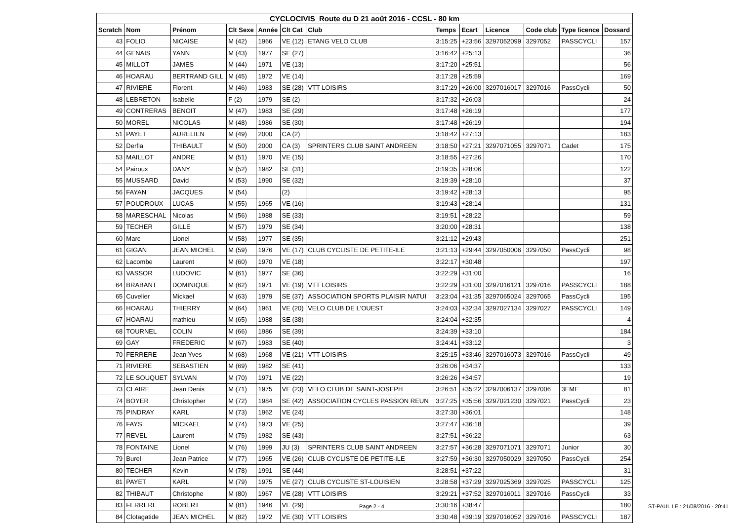CYCLOCIVIS_Route du D 21 août 2016 - CCSL - 80 km
| Scratch | Nom | Prénom | Clt Sexe | Année | Clt Cat | Club | Temps | Ecart | Licence | Code club | Type licence | Dossard |
| --- | --- | --- | --- | --- | --- | --- | --- | --- | --- | --- | --- | --- |
| 43 | FOLIO | NICAISE | M (42) | 1966 | VE (12) | ETANG VELO CLUB | 3:15:25 | +23:56 | 3297052099 | 3297052 | PASSCYCLI | 157 |
| 44 | GENAIS | YANN | M (43) | 1977 | SE (27) | | 3:16:42 | +25:13 | | | | 36 |
| 45 | MILLOT | JAMES | M (44) | 1971 | VE (13) | | 3:17:20 | +25:51 | | | | 56 |
| 46 | HOARAU | BERTRAND GILL | M (45) | 1972 | VE (14) | | 3:17:28 | +25:59 | | | | 169 |
| 47 | RIVIERE | Florent | M (46) | 1983 | SE (28) | VTT LOISIRS | 3:17:29 | +26:00 | 3297016017 | 3297016 | PassCycli | 50 |
| 48 | LEBRETON | Isabelle | F (2) | 1979 | SE (2) | | 3:17:32 | +26:03 | | | | 24 |
| 49 | CONTRERAS | BENOIT | M (47) | 1983 | SE (29) | | 3:17:48 | +26:19 | | | | 177 |
| 50 | MOREL | NICOLAS | M (48) | 1986 | SE (30) | | 3:17:48 | +26:19 | | | | 194 |
| 51 | PAYET | AURELIEN | M (49) | 2000 | CA (2) | | 3:18:42 | +27:13 | | | | 183 |
| 52 | Derfla | THIBAULT | M (50) | 2000 | CA (3) | SPRINTERS CLUB SAINT ANDREEN | 3:18:50 | +27:21 | 3297071055 | 3297071 | Cadet | 175 |
| 53 | MAILLOT | ANDRE | M (51) | 1970 | VE (15) | | 3:18:55 | +27:26 | | | | 170 |
| 54 | Pairoux | DANY | M (52) | 1982 | SE (31) | | 3:19:35 | +28:06 | | | | 122 |
| 55 | MUSSARD | David | M (53) | 1990 | SE (32) | | 3:19:39 | +28:10 | | | | 37 |
| 56 | FAYAN | JACQUES | M (54) | | (2) | | 3:19:42 | +28:13 | | | | 95 |
| 57 | POUDROUX | LUCAS | M (55) | 1965 | VE (16) | | 3:19:43 | +28:14 | | | | 131 |
| 58 | MARESCHAL | Nicolas | M (56) | 1988 | SE (33) | | 3:19:51 | +28:22 | | | | 59 |
| 59 | TECHER | GILLE | M (57) | 1979 | SE (34) | | 3:20:00 | +28:31 | | | | 138 |
| 60 | Marc | Lionel | M (58) | 1977 | SE (35) | | 3:21:12 | +29:43 | | | | 251 |
| 61 | GIGAN | JEAN MICHEL | M (59) | 1976 | VE (17) | CLUB CYCLISTE DE PETITE-ILE | 3:21:13 | +29:44 | 3297050006 | 3297050 | PassCycli | 98 |
| 62 | Lacombe | Laurent | M (60) | 1970 | VE (18) | | 3:22:17 | +30:48 | | | | 197 |
| 63 | VASSOR | LUDOVIC | M (61) | 1977 | SE (36) | | 3:22:29 | +31:00 | | | | 16 |
| 64 | BRABANT | DOMINIQUE | M (62) | 1971 | VE (19) | VTT LOISIRS | 3:22:29 | +31:00 | 3297016121 | 3297016 | PASSCYCLI | 188 |
| 65 | Cuvelier | Mickael | M (63) | 1979 | SE (37) | ASSOCIATION SPORTS PLAISIR NATUI | 3:23:04 | +31:35 | 3297065024 | 3297065 | PassCycli | 195 |
| 66 | HOARAU | THIERRY | M (64) | 1961 | VE (20) | VELO CLUB DE L'OUEST | 3:24:03 | +32:34 | 3297027134 | 3297027 | PASSCYCLI | 149 |
| 67 | HOARAU | mathieu | M (65) | 1988 | SE (38) | | 3:24:04 | +32:35 | | | | 4 |
| 68 | TOURNEL | COLIN | M (66) | 1986 | SE (39) | | 3:24:39 | +33:10 | | | | 184 |
| 69 | GAY | FREDERIC | M (67) | 1983 | SE (40) | | 3:24:41 | +33:12 | | | | 3 |
| 70 | FERRERE | Jean Yves | M (68) | 1968 | VE (21) | VTT LOISIRS | 3:25:15 | +33:46 | 3297016073 | 3297016 | PassCycli | 49 |
| 71 | RIVIERE | SEBASTIEN | M (69) | 1982 | SE (41) | | 3:26:06 | +34:37 | | | | 133 |
| 72 | LE SOUQUET | SYLVAN | M (70) | 1971 | VE (22) | | 3:26:26 | +34:57 | | | | 19 |
| 73 | CLAIRE | Jean Denis | M (71) | 1975 | VE (23) | VELO CLUB DE SAINT-JOSEPH | 3:26:51 | +35:22 | 3297006137 | 3297006 | 3EME | 81 |
| 74 | BOYER | Christopher | M (72) | 1984 | SE (42) | ASSOCIATION CYCLES PASSION REUN | 3:27:25 | +35:56 | 3297021230 | 3297021 | PassCycli | 23 |
| 75 | PINDRAY | KARL | M (73) | 1962 | VE (24) | | 3:27:30 | +36:01 | | | | 148 |
| 76 | FAYS | MICKAEL | M (74) | 1973 | VE (25) | | 3:27:47 | +36:18 | | | | 39 |
| 77 | REVEL | Laurent | M (75) | 1982 | SE (43) | | 3:27:51 | +36:22 | | | | 63 |
| 78 | FONTAINE | Lionel | M (76) | 1999 | JU (3) | SPRINTERS CLUB SAINT ANDREEN | 3:27:57 | +36:28 | 3297071071 | 3297071 | Junior | 30 |
| 79 | Burel | Jean Patrice | M (77) | 1965 | VE (26) | CLUB CYCLISTE DE PETITE-ILE | 3:27:59 | +36:30 | 3297050029 | 3297050 | PassCycli | 254 |
| 80 | TECHER | Kevin | M (78) | 1991 | SE (44) | | 3:28:51 | +37:22 | | | | 31 |
| 81 | PAYET | KARL | M (79) | 1975 | VE (27) | CLUB CYCLISTE ST-LOUISIEN | 3:28:58 | +37:29 | 3297025369 | 3297025 | PASSCYCLI | 125 |
| 82 | THIBAUT | Christophe | M (80) | 1967 | VE (28) | VTT LOISIRS | 3:29:21 | +37:52 | 3297016011 | 3297016 | PassCycli | 33 |
| 83 | FERRERE | ROBERT | M (81) | 1946 | VE (29) | | 3:30:16 | +38:47 | | | | 180 |
| 84 | Clotagatide | JEAN MICHEL | M (82) | 1972 | VE (30) | VTT LOISIRS | 3:30:48 | +39:19 | 3297016052 | 3297016 | PASSCYCLI | 187 |
Page 2 - 4
ST-PAUL LE : 21/08/2016 - 20:41